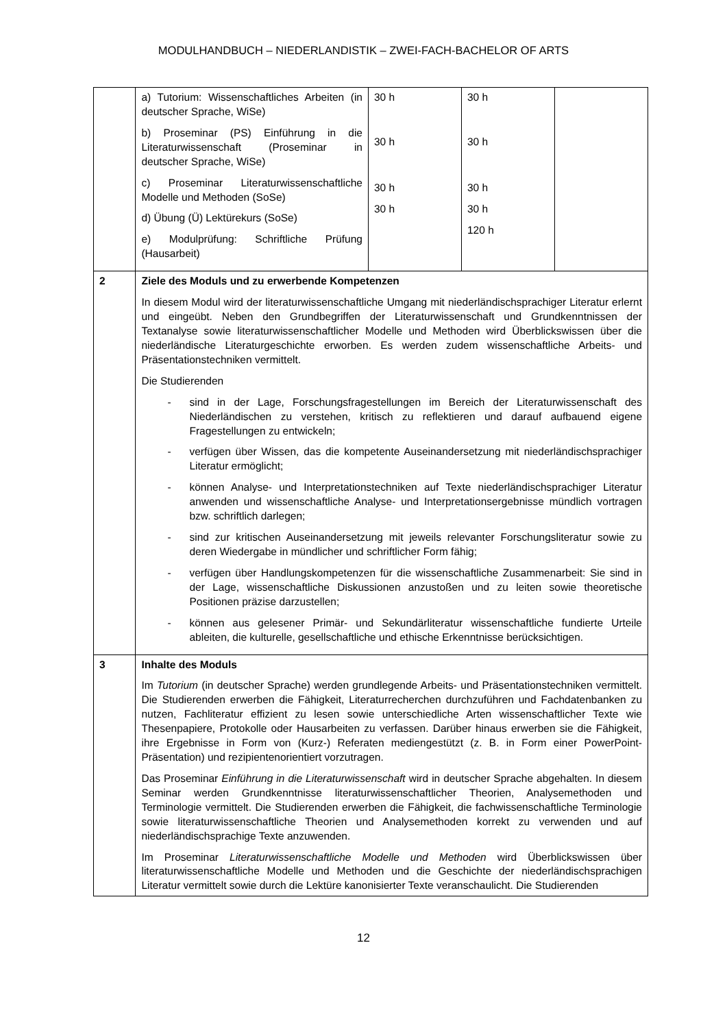MODULHANDBUCH – NIEDERLANDISTIK – ZWEI-FACH-BACHELOR OF ARTS
| | a) Tutorium: Wissenschaftliches Arbeiten (in deutscher Sprache, WiSe) b) Proseminar (PS) Einführung in die Literaturwissenschaft (Proseminar in deutscher Sprache, WiSe) c) Proseminar Literaturwissenschaftliche Modelle und Methoden (SoSe) d) Übung (Ü) Lektürekurs (SoSe) e) Modulprüfung: Schriftliche Prüfung (Hausarbeit) | 30 h 30 h 30 h 30 h | 30 h 30 h 30 h 30 h 120 h | |
| 2 | Ziele des Moduls und zu erwerbende Kompetenzen In diesem Modul wird der literaturwissenschaftliche Umgang mit niederländischsprachiger Literatur erlernt und eingeübt. Neben den Grundbegriffen der Literaturwissenschaft und Grundkenntnissen der Textanalyse sowie literaturwissenschaftlicher Modelle und Methoden wird Überblickswissen über die niederländische Literaturgeschichte erworben. Es werden zudem wissenschaftliche Arbeits- und Präsentationstechniken vermittelt. Die Studierenden - sind in der Lage, Forschungsfragestellungen im Bereich der Literaturwissenschaft des Niederländischen zu verstehen, kritisch zu reflektieren und darauf aufbauend eigene Fragestellungen zu entwickeln; - verfügen über Wissen, das die kompetente Auseinandersetzung mit niederländischsprachiger Literatur ermöglicht; - können Analyse- und Interpretationstechniken auf Texte niederländischsprachiger Literatur anwenden und wissenschaftliche Analyse- und Interpretationsergebnisse mündlich vortragen bzw. schriftlich darlegen; - sind zur kritischen Auseinandersetzung mit jeweils relevanter Forschungsliteratur sowie zu deren Wiedergabe in mündlicher und schriftlicher Form fähig; - verfügen über Handlungskompetenzen für die wissenschaftliche Zusammenarbeit: Sie sind in der Lage, wissenschaftliche Diskussionen anzustoßen und zu leiten sowie theoretische Positionen präzise darzustellen; - können aus gelesener Primär- und Sekundärliteratur wissenschaftliche fundierte Urteile ableiten, die kulturelle, gesellschaftliche und ethische Erkenntnisse berücksichtigen. | | | |
| 3 | Inhalte des Moduls Im Tutorium (in deutscher Sprache) werden grundlegende Arbeits- und Präsentationstechniken vermittelt. Die Studierenden erwerben die Fähigkeit, Literaturrecherchen durchzuführen und Fachdatenbanken zu nutzen, Fachliteratur effizient zu lesen sowie unterschiedliche Arten wissenschaftlicher Texte wie Thesenpapiere, Protokolle oder Hausarbeiten zu verfassen. Darüber hinaus erwerben sie die Fähigkeit, ihre Ergebnisse in Form von (Kurz-) Referaten mediengestützt (z. B. in Form einer PowerPoint-Präsentation) und rezipientenorientiert vorzutragen. Das Proseminar Einführung in die Literaturwissenschaft wird in deutscher Sprache abgehalten. In diesem Seminar werden Grundkenntnisse literaturwissenschaftlicher Theorien, Analysemethoden und Terminologie vermittelt. Die Studierenden erwerben die Fähigkeit, die fachwissenschaftliche Terminologie sowie literaturwissenschaftliche Theorien und Analysemethoden korrekt zu verwenden und auf niederländischsprachige Texte anzuwenden. Im Proseminar Literaturwissenschaftliche Modelle und Methoden wird Überblickswissen über literaturwissenschaftliche Modelle und Methoden und die Geschichte der niederländischsprachigen Literatur vermittelt sowie durch die Lektüre kanonisierter Texte veranschaulicht. Die Studierenden | | | |
12